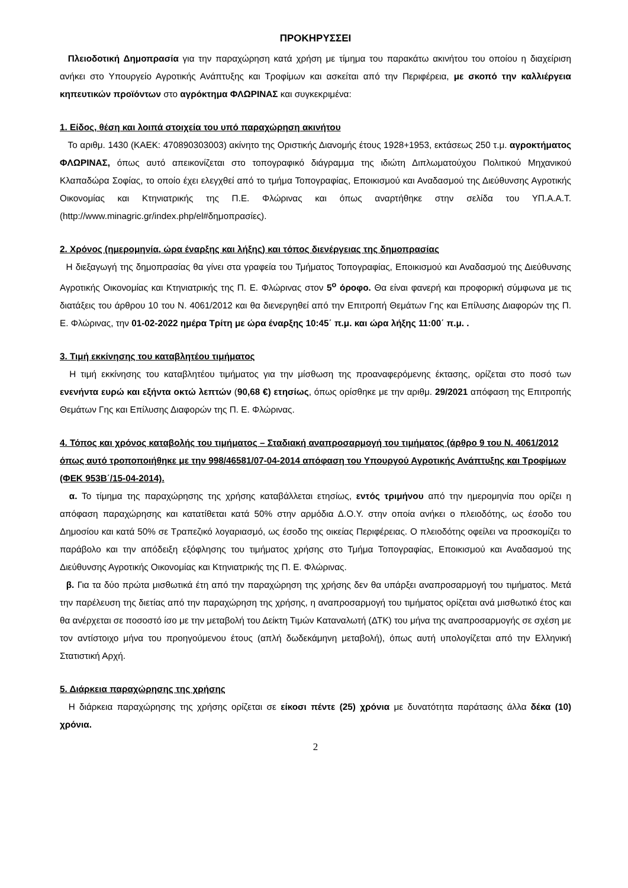ΠΡΟΚΗΡΥΣΣΕΙ
Πλειοδοτική Δημοπρασία για την παραχώρηση κατά χρήση με τίμημα του παρακάτω ακινήτου του οποίου η διαχείριση ανήκει στο Υπουργείο Αγροτικής Ανάπτυξης και Τροφίμων και ασκείται από την Περιφέρεια, με σκοπό την καλλιέργεια κηπευτικών προϊόντων στο αγρόκτημα ΦΛΩΡΙΝΑΣ και συγκεκριμένα:
1. Είδος, θέση και λοιπά στοιχεία του υπό παραχώρηση ακινήτου
Το αριθμ. 1430 (ΚΑΕΚ: 470890303003) ακίνητο της Οριστικής Διανομής έτους 1928+1953, εκτάσεως 250 τ.μ. αγροκτήματος ΦΛΩΡΙΝΑΣ, όπως αυτό απεικονίζεται στο τοπογραφικό διάγραμμα της ιδιώτη Διπλωματούχου Πολιτικού Μηχανικού Κλαπαδώρα Σοφίας, το οποίο έχει ελεγχθεί από το τμήμα Τοπογραφίας, Εποικισμού και Αναδασμού της Διεύθυνσης Αγροτικής Οικονομίας και Κτηνιατρικής της Π.Ε. Φλώρινας και όπως αναρτήθηκε στην σελίδα του ΥΠ.Α.Α.Τ.(http://www.minagric.gr/index.php/el#δημοπρασίες).
2. Χρόνος (ημερομηνία, ώρα έναρξης και λήξης) και τόπος διενέργειας της δημοπρασίας
Η διεξαγωγή της δημοπρασίας θα γίνει στα γραφεία του Τμήματος Τοπογραφίας, Εποικισμού και Αναδασμού της Διεύθυνσης Αγροτικής Οικονομίας και Κτηνιατρικής της Π. Ε. Φλώρινας στον 5<sup>ο</sup> όροφο. Θα είναι φανερή και προφορική σύμφωνα με τις διατάξεις του άρθρου 10 του Ν. 4061/2012 και θα διενεργηθεί από την Επιτροπή Θεμάτων Γης και Επίλυσης Διαφορών της Π. Ε. Φλώρινας, την 01-02-2022 ημέρα Τρίτη με ώρα έναρξης 10:45΄ π.μ. και ώρα λήξης 11:00΄ π.μ. .
3. Τιμή εκκίνησης του καταβλητέου τιμήματος
Η τιμή εκκίνησης του καταβλητέου τιμήματος για την μίσθωση της προαναφερόμενης έκτασης, ορίζεται στο ποσό των ενενήντα ευρώ και εξήντα οκτώ λεπτών (90,68 €) ετησίως, όπως ορίσθηκε με την αριθμ. 29/2021 απόφαση της Επιτροπής Θεμάτων Γης και Επίλυσης Διαφορών της Π. Ε. Φλώρινας.
4. Τόπος και χρόνος καταβολής του τιμήματος – Σταδιακή αναπροσαρμογή του τιμήματος (άρθρο 9 του Ν. 4061/2012 όπως αυτό τροποποιήθηκε με την 998/46581/07-04-2014 απόφαση του Υπουργού Αγροτικής Ανάπτυξης και Τροφίμων (ΦΕΚ 953Β΄/15-04-2014).
α. Το τίμημα της παραχώρησης της χρήσης καταβάλλεται ετησίως, εντός τριμήνου από την ημερομηνία που ορίζει η απόφαση παραχώρησης και κατατίθεται κατά 50% στην αρμόδια Δ.Ο.Υ. στην οποία ανήκει ο πλειοδότης, ως έσοδο του Δημοσίου και κατά 50% σε Τραπεζικό λογαριασμό, ως έσοδο της οικείας Περιφέρειας. Ο πλειοδότης οφείλει να προσκομίζει το παράβολο και την απόδειξη εξόφλησης του τιμήματος χρήσης στο Τμήμα Τοπογραφίας, Εποικισμού και Αναδασμού της Διεύθυνσης Αγροτικής Οικονομίας και Κτηνιατρικής της Π. Ε. Φλώρινας.
β. Για τα δύο πρώτα μισθωτικά έτη από την παραχώρηση της χρήσης δεν θα υπάρξει αναπροσαρμογή του τιμήματος. Μετά την παρέλευση της διετίας από την παραχώρηση της χρήσης, η αναπροσαρμογή του τιμήματος ορίζεται ανά μισθωτικό έτος και θα ανέρχεται σε ποσοστό ίσο με την μεταβολή του Δείκτη Τιμών Καταναλωτή (ΔΤΚ) του μήνα της αναπροσαρμογής σε σχέση με τον αντίστοιχο μήνα του προηγούμενου έτους (απλή δωδεκάμηνη μεταβολή), όπως αυτή υπολογίζεται από την Ελληνική Στατιστική Αρχή.
5. Διάρκεια παραχώρησης της χρήσης
Η διάρκεια παραχώρησης της χρήσης ορίζεται σε είκοσι πέντε (25) χρόνια με δυνατότητα παράτασης άλλα δέκα (10) χρόνια.
2